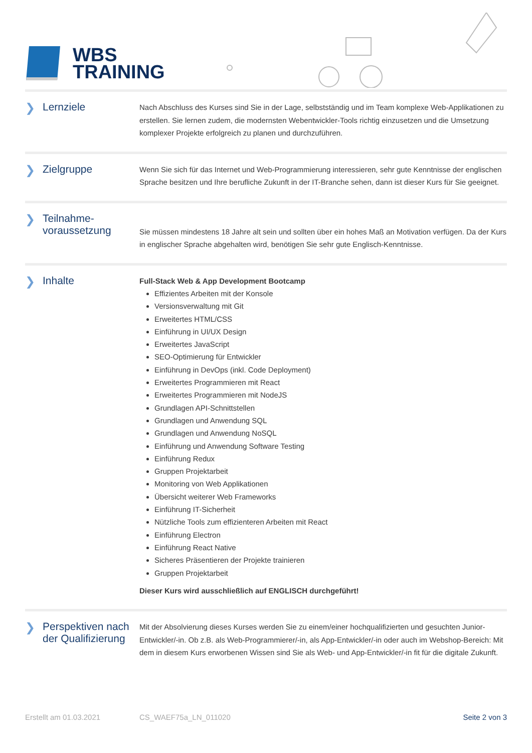WBS
TRAINING
❯ Lernziele
Nach Abschluss des Kurses sind Sie in der Lage, selbstständig und im Team komplexe Web-Applikationen zu erstellen. Sie lernen zudem, die modernsten Webentwickler-Tools richtig einzusetzen und die Umsetzung komplexer Projekte erfolgreich zu planen und durchzuführen.
❯ Zielgruppe
Wenn Sie sich für das Internet und Web-Programmierung interessieren, sehr gute Kenntnisse der englischen Sprache besitzen und Ihre berufliche Zukunft in der IT-Branche sehen, dann ist dieser Kurs für Sie geeignet.
❯ Teilnahme-
voraussetzung
Sie müssen mindestens 18 Jahre alt sein und sollten über ein hohes Maß an Motivation verfügen. Da der Kurs in englischer Sprache abgehalten wird, benötigen Sie sehr gute Englisch-Kenntnisse.
❯ Inhalte
Full-Stack Web & App Development Bootcamp
Effizientes Arbeiten mit der Konsole
Versionsverwaltung mit Git
Erweitertes HTML/CSS
Einführung in UI/UX Design
Erweitertes JavaScript
SEO-Optimierung für Entwickler
Einführung in DevOps (inkl. Code Deployment)
Erweitertes Programmieren mit React
Erweitertes Programmieren mit NodeJS
Grundlagen API-Schnittstellen
Grundlagen und Anwendung SQL
Grundlagen und Anwendung NoSQL
Einführung und Anwendung Software Testing
Einführung Redux
Gruppen Projektarbeit
Monitoring von Web Applikationen
Übersicht weiterer Web Frameworks
Einführung IT-Sicherheit
Nützliche Tools zum effizienteren Arbeiten mit React
Einführung Electron
Einführung React Native
Sicheres Präsentieren der Projekte trainieren
Gruppen Projektarbeit
Dieser Kurs wird ausschließlich auf ENGLISCH durchgeführt!
❯ Perspektiven nach
der Qualifizierung
Mit der Absolvierung dieses Kurses werden Sie zu einem/einer hochqualifizierten und gesuchten Junior-Entwickler/-in. Ob z.B. als Web-Programmierer/-in, als App-Entwickler/-in oder auch im Webshop-Bereich: Mit dem in diesem Kurs erworbenen Wissen sind Sie als Web- und App-Entwickler/-in fit für die digitale Zukunft.
Erstellt am 01.03.2021 CS_WAEF75a_LN_011020 Seite 2 von 3